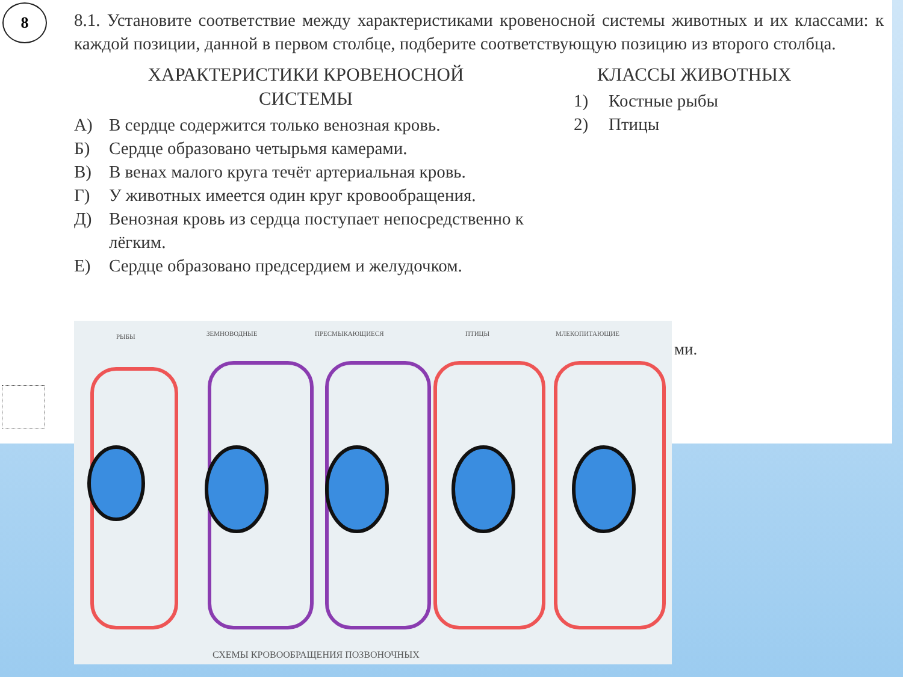8
8.1. Установите соответствие между характеристиками кровеносной системы животных и их классами: к каждой позиции, данной в первом столбце, подберите соответствующую позицию из второго столбца.
ХАРАКТЕРИСТИКИ КРОВЕНОСНОЙ
СИСТЕМЫ
А) В сердце содержится только венозная кровь.
Б) Сердце образовано четырьмя камерами.
В) В венах малого круга течёт артериальная кровь.
Г) У животных имеется один круг кровообращения.
Д) Венозная кровь из сердца поступает непосредственно к лёгким.
Е) Сердце образовано предсердием и желудочком.
КЛАССЫ ЖИВОТНЫХ
1) Костные рыбы
2) Птицы
ми.
РЫБЫ
ЗЕМНОВОДНЫЕ
ПРЕСМЫКАЮЩИЕСЯ
ПТИЦЫ
МЛЕКОПИТАЮЩИЕ
СХЕМЫ КРОВООБРАЩЕНИЯ ПОЗВОНОЧНЫХ